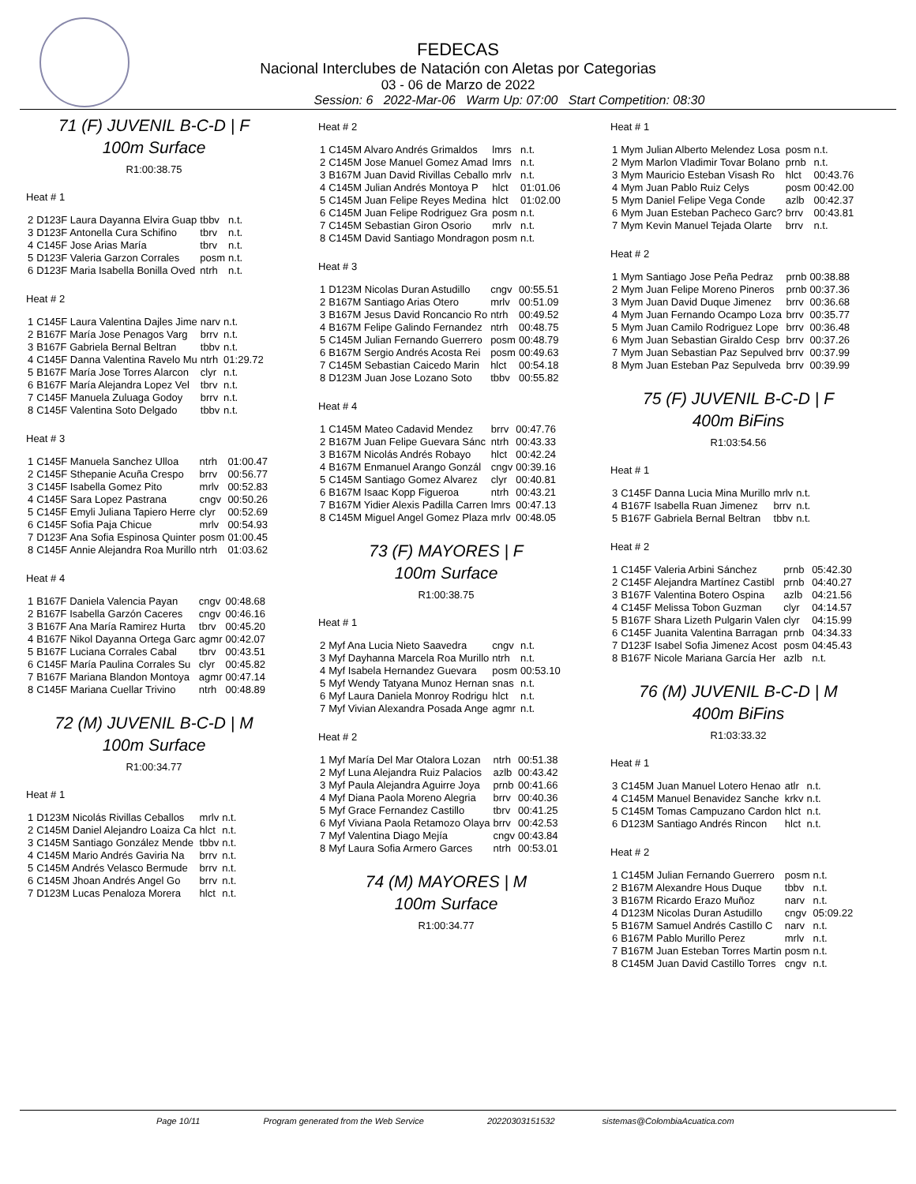FEDECAS
Nacional Interclubes de Natación con Aletas por Categorias
03 - 06 de Marzo de 2022
Session: 6 2022-Mar-06 Warm Up: 07:00 Start Competition: 08:30
71 (F) JUVENIL B-C-D | F
100m Surface
R1:00:38.75
Heat # 1
| 2 | D123F Laura Dayanna Elvira Guap | tbbv | n.t. |
| 3 | D123F Antonella Cura Schifino | tbrv | n.t. |
| 4 | C145F Jose Arias María | tbrv | n.t. |
| 5 | D123F Valeria Garzon Corrales | posm | n.t. |
| 6 | D123F Maria Isabella Bonilla Oved | ntrh | n.t. |
Heat # 2
| 1 | C145F Laura Valentina Dajles Jime | narv | n.t. |
| 2 | B167F María Jose Penagos Varg | brrv | n.t. |
| 3 | B167F Gabriela Bernal Beltran | tbbv | n.t. |
| 4 | C145F Danna Valentina Ravelo Mu | ntrh | 01:29.72 |
| 5 | B167F María Jose Torres Alarcon | clyr | n.t. |
| 6 | B167F María Alejandra Lopez Vel | tbrv | n.t. |
| 7 | C145F Manuela Zuluaga Godoy | brrv | n.t. |
| 8 | C145F Valentina Soto Delgado | tbbv | n.t. |
Heat # 3
| 1 | C145F Manuela Sanchez Ulloa | ntrh | 01:00.47 |
| 2 | C145F Sthepanie Acuña Crespo | brrv | 00:56.77 |
| 3 | C145F Isabella Gomez Pito | mrlv | 00:52.83 |
| 4 | C145F Sara Lopez Pastrana | cngv | 00:50.26 |
| 5 | C145F Emyli Juliana Tapiero Herre | clyr | 00:52.69 |
| 6 | C145F Sofia Paja Chicue | mrlv | 00:54.93 |
| 7 | D123F Ana Sofia Espinosa Quinter | posm | 01:00.45 |
| 8 | C145F Annie Alejandra Roa Murillo | ntrh | 01:03.62 |
Heat # 4
| 1 | B167F Daniela Valencia Payan | cngv | 00:48.68 |
| 2 | B167F Isabella Garzón Caceres | cngv | 00:46.16 |
| 3 | B167F Ana María Ramirez Hurta | tbrv | 00:45.20 |
| 4 | B167F Nikol Dayanna Ortega Garc | agmr | 00:42.07 |
| 5 | B167F Luciana Corrales Cabal | tbrv | 00:43.51 |
| 6 | C145F María Paulina Corrales Su | clyr | 00:45.82 |
| 7 | B167F Mariana Blandon Montoya | agmr | 00:47.14 |
| 8 | C145F Mariana Cuellar Trivino | ntrh | 00:48.89 |
72 (M) JUVENIL B-C-D | M
100m Surface
R1:00:34.77
Heat # 1
| 1 | D123M Nicolás Rivillas Ceballos | mrlv | n.t. |
| 2 | C145M Daniel Alejandro Loaiza Ca | hlct | n.t. |
| 3 | C145M Santiago González Mende | tbbv | n.t. |
| 4 | C145M Mario Andrés Gaviria Na | brrv | n.t. |
| 5 | C145M Andrés Velasco Bermude | brrv | n.t. |
| 6 | C145M Jhoan Andrés Angel Go | brrv | n.t. |
| 7 | D123M Lucas Penaloza Morera | hlct | n.t. |
Heat # 2
| 1 | C145M Alvaro Andrés Grimaldos | lmrs | n.t. |
| 2 | C145M Jose Manuel Gomez Amad | lmrs | n.t. |
| 3 | B167M Juan David Rivillas Ceballo | mrlv | n.t. |
| 4 | C145M Julian Andrés Montoya P | hlct | 01:01.06 |
| 5 | C145M Juan Felipe Reyes Medina | hlct | 01:02.00 |
| 6 | C145M Juan Felipe Rodriguez Gra | posm | n.t. |
| 7 | C145M Sebastian Giron Osorio | mrlv | n.t. |
| 8 | C145M David Santiago Mondragon | posm | n.t. |
Heat # 3
| 1 | D123M Nicolas Duran Astudillo | cngv | 00:55.51 |
| 2 | B167M Santiago Arias Otero | mrlv | 00:51.09 |
| 3 | B167M Jesus David Roncancio Ro | ntrh | 00:49.52 |
| 4 | B167M Felipe Galindo Fernandez | ntrh | 00:48.75 |
| 5 | C145M Julian Fernando Guerrero | posm | 00:48.79 |
| 6 | B167M Sergio Andrés Acosta Rei | posm | 00:49.63 |
| 7 | C145M Sebastian Caicedo Marin | hlct | 00:54.18 |
| 8 | D123M Juan Jose Lozano Soto | tbbv | 00:55.82 |
Heat # 4
| 1 | C145M Mateo Cadavid Mendez | brrv | 00:47.76 |
| 2 | B167M Juan Felipe Guevara Sánc | ntrh | 00:43.33 |
| 3 | B167M Nicolás Andrés Robayo | hlct | 00:42.24 |
| 4 | B167M Enmanuel Arango Gonzál | cngv | 00:39.16 |
| 5 | C145M Santiago Gomez Alvarez | clyr | 00:40.81 |
| 6 | B167M Isaac Kopp Figueroa | ntrh | 00:43.21 |
| 7 | B167M Yidier Alexis Padilla Carren | lmrs | 00:47.13 |
| 8 | C145M Miguel Angel Gomez Plaza | mrlv | 00:48.05 |
73 (F) MAYORES | F
100m Surface
R1:00:38.75
Heat # 1
| 2 | Myf Ana Lucia Nieto Saavedra | cngv | n.t. |
| 3 | Myf Dayhanna Marcela Roa Murillo | ntrh | n.t. |
| 4 | Myf Isabela Hernandez Guevara | posm | 00:53.10 |
| 5 | Myf Wendy Tatyana Munoz Hernan | snas | n.t. |
| 6 | Myf Laura Daniela Monroy Rodrigu | hlct | n.t. |
| 7 | Myf Vivian Alexandra Posada Ange | agmr | n.t. |
Heat # 2
| 1 | Myf María Del Mar Otalora Lozan | ntrh | 00:51.38 |
| 2 | Myf Luna Alejandra Ruiz Palacios | azlb | 00:43.42 |
| 3 | Myf Paula Alejandra Aguirre Joya | prnb | 00:41.66 |
| 4 | Myf Diana Paola Moreno Alegria | brrv | 00:40.36 |
| 5 | Myf Grace Fernandez Castillo | tbrv | 00:41.25 |
| 6 | Myf Viviana Paola Retamozo Olaya | brrv | 00:42.53 |
| 7 | Myf Valentina Diago Mejía | cngv | 00:43.84 |
| 8 | Myf Laura Sofia Armero Garces | ntrh | 00:53.01 |
74 (M) MAYORES | M
100m Surface
R1:00:34.77
Heat # 1
| 1 | Mym Julian Alberto Melendez Losa | posm | n.t. |
| 2 | Mym Marlon Vladimir Tovar Bolano | prnb | n.t. |
| 3 | Mym Mauricio Esteban Visash Ro | hlct | 00:43.76 |
| 4 | Mym Juan Pablo Ruiz Celys | posm | 00:42.00 |
| 5 | Mym Daniel Felipe Vega Conde | azlb | 00:42.37 |
| 6 | Mym Juan Esteban Pacheco Garc? | brrv | 00:43.81 |
| 7 | Mym Kevin Manuel Tejada Olarte | brrv | n.t. |
Heat # 2
| 1 | Mym Santiago Jose Peña Pedraz | prnb | 00:38.88 |
| 2 | Mym Juan Felipe Moreno Pineros | prnb | 00:37.36 |
| 3 | Mym Juan David Duque Jimenez | brrv | 00:36.68 |
| 4 | Mym Juan Fernando Ocampo Loza | brrv | 00:35.77 |
| 5 | Mym Juan Camilo Rodriguez Lope | brrv | 00:36.48 |
| 6 | Mym Juan Sebastian Giraldo Cesp | brrv | 00:37.26 |
| 7 | Mym Juan Sebastian Paz Sepulved | brrv | 00:37.99 |
| 8 | Mym Juan Esteban Paz Sepulveda | brrv | 00:39.99 |
75 (F) JUVENIL B-C-D | F
400m BiFins
R1:03:54.56
Heat # 1
| 3 | C145F Danna Lucia Mina Murillo | mrlv | n.t. |
| 4 | B167F Isabella Ruan Jimenez | brrv | n.t. |
| 5 | B167F Gabriela Bernal Beltran | tbbv | n.t. |
Heat # 2
| 1 | C145F Valeria Arbini Sánchez | prnb | 05:42.30 |
| 2 | C145F Alejandra Martínez Castibl | prnb | 04:40.27 |
| 3 | B167F Valentina Botero Ospina | azlb | 04:21.56 |
| 4 | C145F Melissa Tobon Guzman | clyr | 04:14.57 |
| 5 | B167F Shara Lizeth Pulgarin Valen | clyr | 04:15.99 |
| 6 | C145F Juanita Valentina Barragan | prnb | 04:34.33 |
| 7 | D123F Isabel Sofia Jimenez Acost | posm | 04:45.43 |
| 8 | B167F Nicole Mariana García Her | azlb | n.t. |
76 (M) JUVENIL B-C-D | M
400m BiFins
R1:03:33.32
Heat # 1
| 3 | C145M Juan Manuel Lotero Henao | atlr | n.t. |
| 4 | C145M Manuel Benavidez Sanche | krkv | n.t. |
| 5 | C145M Tomas Campuzano Cardon | hlct | n.t. |
| 6 | D123M Santiago Andrés Rincon | hlct | n.t. |
Heat # 2
| 1 | C145M Julian Fernando Guerrero | posm | n.t. |
| 2 | B167M Alexandre Hous Duque | tbbv | n.t. |
| 3 | B167M Ricardo Erazo Muñoz | narv | n.t. |
| 4 | D123M Nicolas Duran Astudillo | cngv | 05:09.22 |
| 5 | B167M Samuel Andrés Castillo C | narv | n.t. |
| 6 | B167M Pablo Murillo Perez | mrlv | n.t. |
| 7 | B167M Juan Esteban Torres Martin | posm | n.t. |
| 8 | C145M Juan David Castillo Torres | cngv | n.t. |
Page 10/11 Program generated from the Web Service 20220303151532 sistemas@ColombiaAcuatica.com